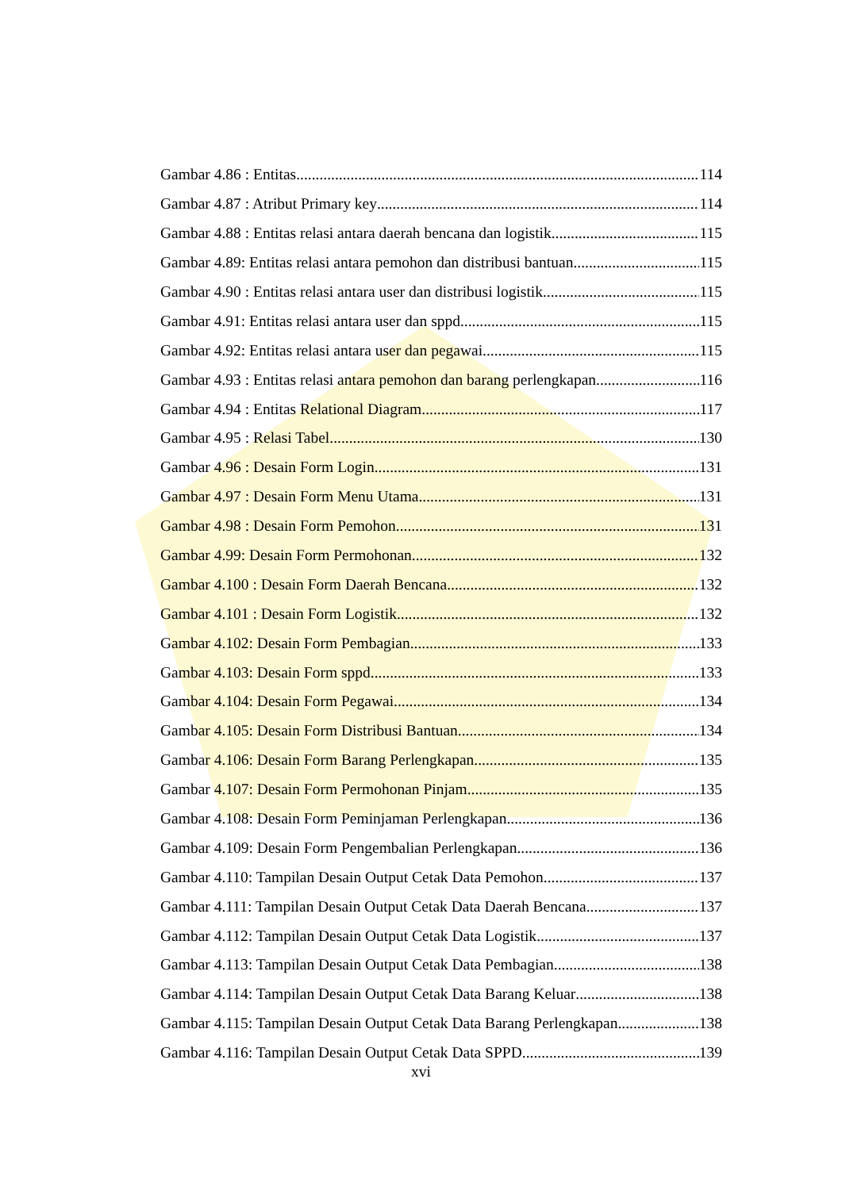Gambar 4.86 : Entitas 114
Gambar 4.87 : Atribut Primary key 114
Gambar 4.88 : Entitas relasi antara daerah bencana dan logistik 115
Gambar 4.89: Entitas relasi antara pemohon dan distribusi bantuan 115
Gambar 4.90 : Entitas relasi antara user dan distribusi logistik 115
Gambar 4.91: Entitas relasi antara user dan sppd 115
Gambar 4.92: Entitas relasi antara user dan pegawai 115
Gambar 4.93 : Entitas relasi antara pemohon dan barang perlengkapan 116
Gambar 4.94 : Entitas Relational Diagram 117
Gambar 4.95 : Relasi Tabel 130
Gambar 4.96 : Desain Form Login 131
Gambar 4.97 : Desain Form Menu Utama 131
Gambar 4.98 : Desain Form Pemohon 131
Gambar 4.99: Desain Form Permohonan 132
Gambar 4.100 : Desain Form Daerah Bencana 132
Gambar 4.101 : Desain Form Logistik 132
Gambar 4.102: Desain Form Pembagian 133
Gambar 4.103: Desain Form sppd 133
Gambar 4.104: Desain Form Pegawai 134
Gambar 4.105: Desain Form Distribusi Bantuan 134
Gambar 4.106: Desain Form Barang Perlengkapan 135
Gambar 4.107: Desain Form Permohonan Pinjam 135
Gambar 4.108: Desain Form Peminjaman Perlengkapan 136
Gambar 4.109: Desain Form Pengembalian Perlengkapan 136
Gambar 4.110: Tampilan Desain Output Cetak Data Pemohon 137
Gambar 4.111: Tampilan Desain Output Cetak Data Daerah Bencana 137
Gambar 4.112: Tampilan Desain Output Cetak Data Logistik 137
Gambar 4.113: Tampilan Desain Output Cetak Data Pembagian 138
Gambar 4.114: Tampilan Desain Output Cetak Data Barang Keluar 138
Gambar 4.115: Tampilan Desain Output Cetak Data Barang Perlengkapan 138
Gambar 4.116: Tampilan Desain Output Cetak Data SPPD 139
xvi